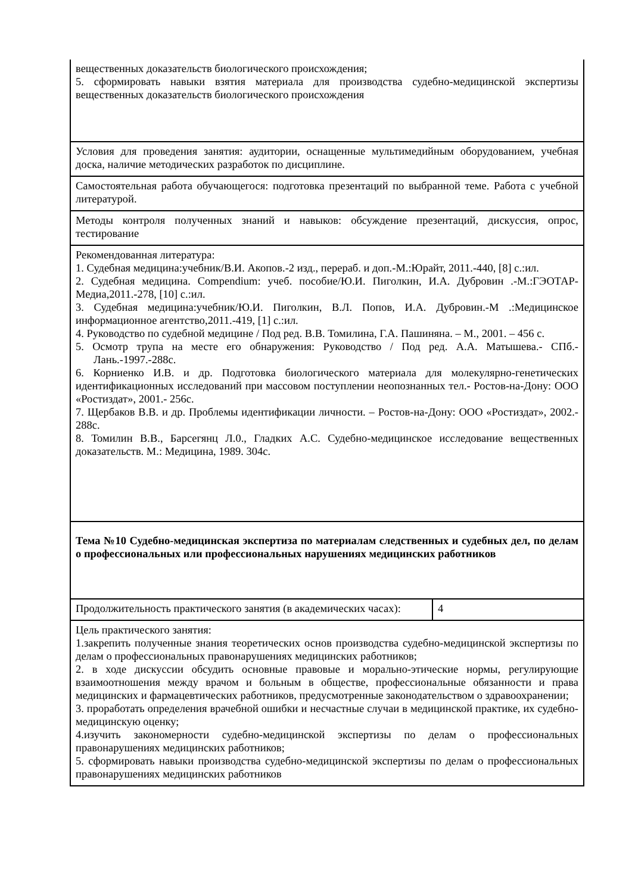| вещественных доказательств биологического происхождения; 5. сформировать навыки взятия материала для производства судебно-медицинской экспертизы вещественных доказательств биологического происхождения | |
| Условия для проведения занятия: аудитории, оснащенные мультимедийным оборудованием, учебная доска, наличие методических разработок по дисциплине. | |
| Самостоятельная работа обучающегося: подготовка презентаций по выбранной теме. Работа с учебной литературой. | |
| Методы контроля полученных знаний и навыков: обсуждение презентаций, дискуссия, опрос, тестирование | |
| Рекомендованная литература: 1. Судебная медицина:учебник/В.И. Акопов.-2 изд., перераб. и доп.-М.:Юрайт, 2011.-440, [8] с.:ил. 2. Судебная медицина. Compendium: учеб. пособие/Ю.И. Пиголкин, И.А. Дубровин .-М.:ГЭОТАР-Медиа,2011.-278, [10] с.:ил. 3. Судебная медицина:учебник/Ю.И. Пиголкин, В.Л. Попов, И.А. Дубровин.-М .:Медицинское информационное агентство,2011.-419, [1] с.:ил. 4. Руководство по судебной медицине / Под ред. В.В. Томилина, Г.А. Пашиняна. – М., 2001. – 456 с. 5. Осмотр трупа на месте его обнаружения: Руководство / Под ред. А.А. Матышева.- СПб.- Лань.-1997.-288с. 6. Корниенко И.В. и др. Подготовка биологического материала для молекулярно-генетических идентификационных исследований при массовом поступлении неопознанных тел.- Ростов-на-Дону: ООО «Ростиздат», 2001.- 256с. 7. Щербаков В.В. и др. Проблемы идентификации личности. – Ростов-на-Дону: ООО «Ростиздат», 2002.- 288с. 8. Томилин В.В., Барсегянц Л.0., Гладких А.С. Судебно-медицинское исследование вещественных доказательств. М.: Медицина, 1989. 304с. | |
| Тема №10 Судебно-медицинская экспертиза по материалам следственных и судебных дел, по делам о профессиональных или профессиональных нарушениях медицинских работников | |
| Продолжительность практического занятия (в академических часах): | 4 |
| Цель практического занятия: 1.закрепить полученные знания теоретических основ производства судебно-медицинской экспертизы по делам о профессиональных правонарушениях медицинских работников; 2. в ходе дискуссии обсудить основные правовые и морально-этические нормы, регулирующие взаимоотношения между врачом и больным в обществе, профессиональные обязанности и права медицинских и фармацевтических работников, предусмотренные законодательством о здравоохранении; 3. проработать определения врачебной ошибки и несчастные случаи в медицинской практике, их судебно-медицинскую оценку; 4.изучить закономерности судебно-медицинской экспертизы по делам о профессиональных правонарушениях медицинских работников; 5. сформировать навыки производства судебно-медицинской экспертизы по делам о профессиональных правонарушениях медицинских работников | |